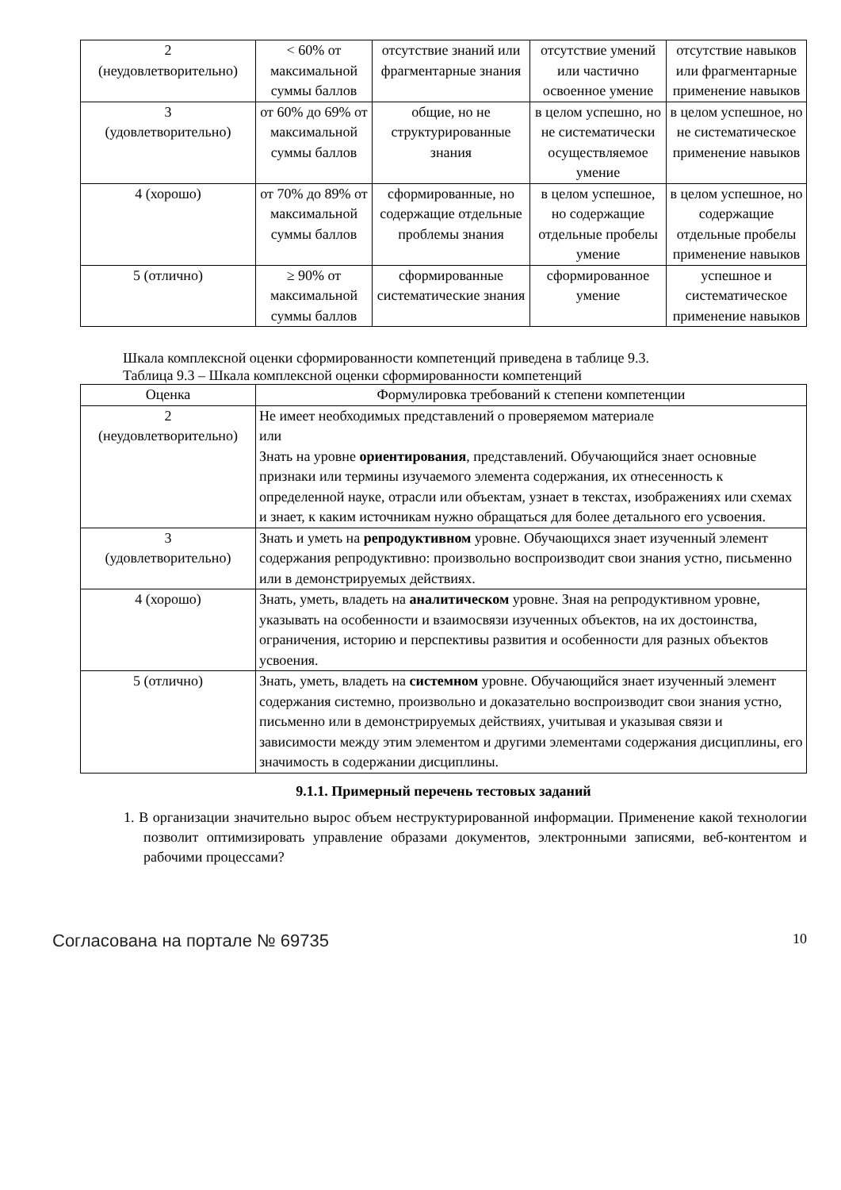| 2 (неудовлетворительно) | < 60% от максимальной суммы баллов | отсутствие знаний или фрагментарные знания | отсутствие умений или частично освоенное умение | отсутствие навыков или фрагментарные применение навыков |
| 3 (удовлетворительно) | от 60% до 69% от максимальной суммы баллов | общие, но не структурированные знания | в целом успешно, но не систематически осуществляемое умение | в целом успешное, но не систематическое применение навыков |
| 4 (хорошо) | от 70% до 89% от максимальной суммы баллов | сформированные, но содержащие отдельные проблемы знания | в целом успешное, но содержащие отдельные пробелы умение | в целом успешное, но содержащие отдельные пробелы применение навыков |
| 5 (отлично) | ≥ 90% от максимальной суммы баллов | сформированные систематические знания | сформированное умение | успешное и систематическое применение навыков |
Шкала комплексной оценки сформированности компетенций приведена в таблице 9.3.
Таблица 9.3 – Шкала комплексной оценки сформированности компетенций
| Оценка | Формулировка требований к степени компетенции |
| --- | --- |
| 2 (неудовлетворительно) | Не имеет необходимых представлений о проверяемом материале или Знать на уровне ориентирования , представлений. Обучающийся знает основные признаки или термины изучаемого элемента содержания, их отнесенность к определенной науке, отрасли или объектам, узнает в текстах, изображениях или схемах и знает, к каким источникам нужно обращаться для более детального его усвоения. |
| 3 (удовлетворительно) | Знать и уметь на репродуктивном уровне. Обучающихся знает изученный элемент содержания репродуктивно: произвольно воспроизводит свои знания устно, письменно или в демонстрируемых действиях. |
| 4 (хорошо) | Знать, уметь, владеть на аналитическом уровне. Зная на репродуктивном уровне, указывать на особенности и взаимосвязи изученных объектов, на их достоинства, ограничения, историю и перспективы развития и особенности для разных объектов усвоения. |
| 5 (отлично) | Знать, уметь, владеть на системном уровне. Обучающийся знает изученный элемент содержания системно, произвольно и доказательно воспроизводит свои знания устно, письменно или в демонстрируемых действиях, учитывая и указывая связи и зависимости между этим элементом и другими элементами содержания дисциплины, его значимость в содержании дисциплины. |
9.1.1. Примерный перечень тестовых заданий
1. В организации значительно вырос объем неструктурированной информации. Применение какой технологии позволит оптимизировать управление образами документов, электронными записями, веб-контентом и рабочими процессами?
Согласована на портале № 69735 10